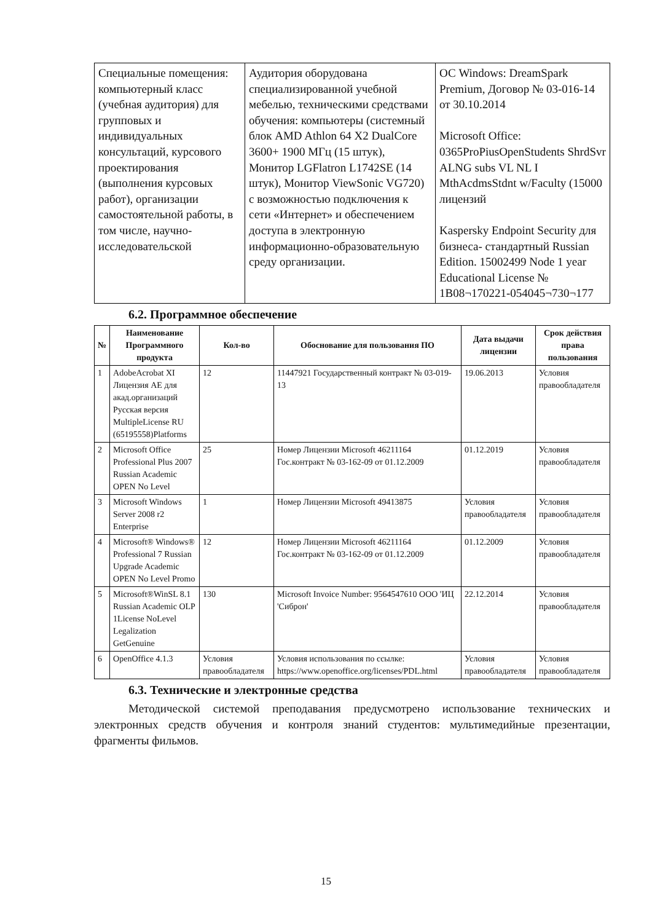| Специальные помещения: компьютерный класс (учебная аудитория) для групповых и индивидуальных консультаций, курсового проектирования (выполнения курсовых работ), организации самостоятельной работы, в том числе, научно-исследовательской | Аудитория оборудована специализированной учебной мебелью, техническими средствами обучения: компьютеры (системный блок AMD Athlon 64 X2 DualCore 3600+ 1900 МГц (15 штук), Монитор LGFlatron L1742SE (14 штук), Монитор ViewSonic VG720) с возможностью подключения к сети «Интернет» и обеспечением доступа в электронную информационно-образовательную среду организации. | ОС Windows: DreamSpark Premium, Договор № 03-016-14 от 30.10.2014 Microsoft Office: 0365ProPiusOpenStudents ShrdSvr ALNG subs VL NL I MthAcdmsStdnt w/Faculty (15000 лицензий Kaspersky Endpoint Security для бизнеса- стандартный Russian Edition. 15002499 Node 1 year Educational License № 1B08¬170221-054045¬730¬177 |
6.2. Программное обеспечение
| № | Наименование Программного продукта | Кол-во | Обоснование для пользования ПО | Дата выдачи лицензии | Срок действия права пользования |
| --- | --- | --- | --- | --- | --- |
| 1 | AdobeAcrobat XI Лицензия AE для акад.организаций Русская версия MultipleLicense RU (65195558)Platforms | 12 | 11447921 Государственный контракт № 03-019-13 | 19.06.2013 | Условия правообладателя |
| 2 | Microsoft Office Professional Plus 2007 Russian Academic OPEN No Level | 25 | Номер Лицензии Microsoft 46211164 Гос.контракт № 03-162-09 от 01.12.2009 | 01.12.2019 | Условия правообладателя |
| 3 | Microsoft Windows Server 2008 r2 Enterprise | 1 | Номер Лицензии Microsoft 49413875 | Условия правообладателя | Условия правообладателя |
| 4 | Microsoft® Windows® Professional 7 Russian Upgrade Academic OPEN No Level Promo | 12 | Номер Лицензии Microsoft 46211164 Гос.контракт № 03-162-09 от 01.12.2009 | 01.12.2009 | Условия правообладателя |
| 5 | Microsoft®WinSL 8.1 Russian Academic OLP 1License NoLevel Legalization GetGenuine | 130 | Microsoft Invoice Number: 9564547610 ООО 'ИЦ 'Сиброн' | 22.12.2014 | Условия правообладателя |
| 6 | OpenOffice 4.1.3 | Условия правообладателя | Условия использования по ссылке: https://www.openoffice.org/licenses/PDL.html | Условия правообладателя | Условия правообладателя |
6.3. Технические и электронные средства
Методической системой преподавания предусмотрено использование технических и электронных средств обучения и контроля знаний студентов: мультимедийные презентации, фрагменты фильмов.
15